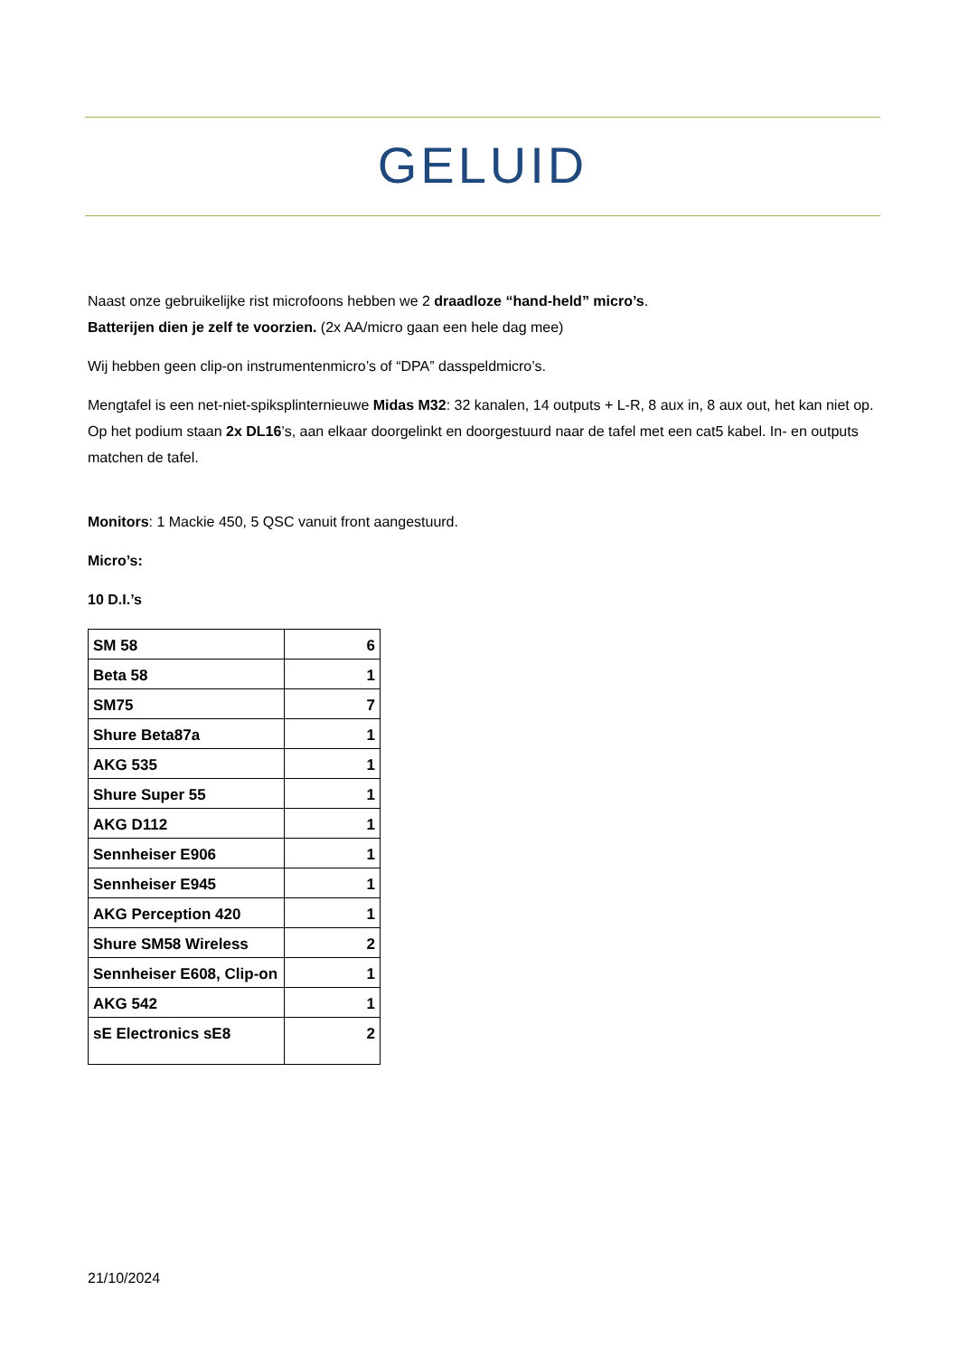GELUID
Naast onze gebruikelijke rist microfoons hebben we 2 draadloze “hand-held” micro’s.
Batterijen dien je zelf te voorzien. (2x AA/micro gaan een hele dag mee)
Wij hebben geen clip-on instrumentenmicro’s of “DPA” dasspeldmicro’s.
Mengtafel is een net-niet-spiksplinternieuwe Midas M32: 32 kanalen, 14 outputs + L-R, 8 aux in, 8 aux out, het kan niet op.
Op het podium staan 2x DL16’s, aan elkaar doorgelinkt en doorgestuurd naar de tafel met een cat5 kabel. In- en outputs matchen de tafel.
Monitors: 1 Mackie 450, 5 QSC vanuit front aangestuurd.
Micro’s:
10 D.I.’s
| SM 58 | 6 |
| Beta 58 | 1 |
| SM75 | 7 |
| Shure Beta87a | 1 |
| AKG 535 | 1 |
| Shure Super 55 | 1 |
| AKG D112 | 1 |
| Sennheiser E906 | 1 |
| Sennheiser E945 | 1 |
| AKG Perception 420 | 1 |
| Shure SM58 Wireless | 2 |
| Sennheiser E608, Clip-on | 1 |
| AKG 542 | 1 |
| sE Electronics sE8 | 2 |
21/10/2024